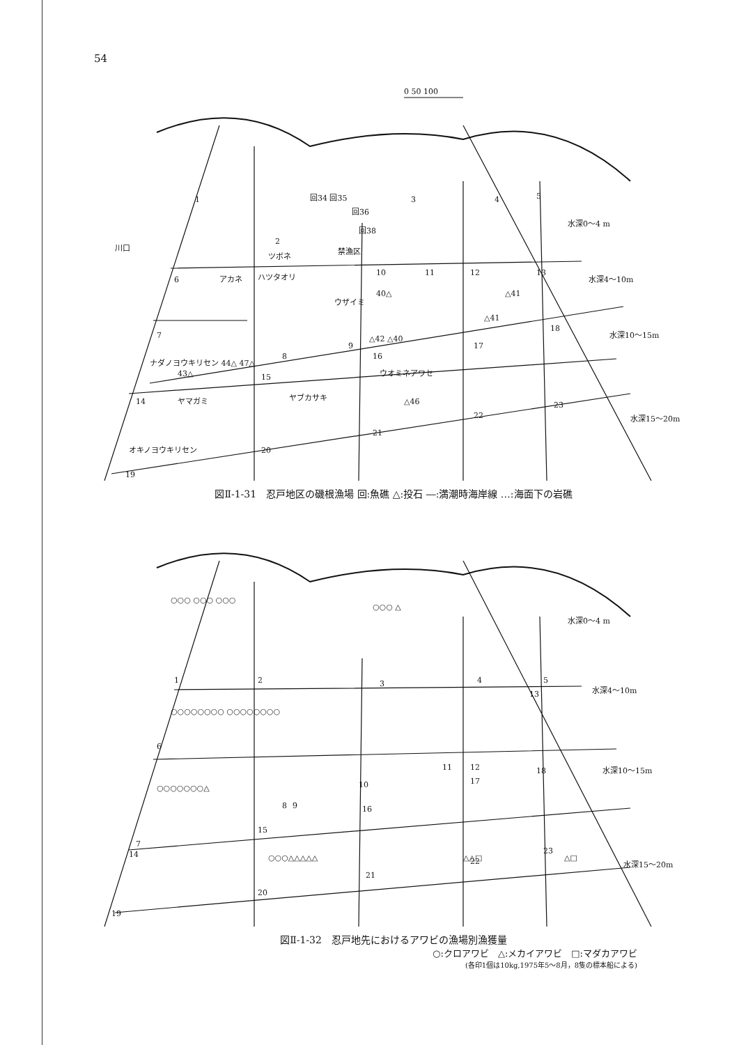54
0 50 100
1
2
3
4
5
6
7
8
9
10
11
12
13
14
15
16
17
18
19
20
21
22
23
水深0～4 m
水深4～10m
水深10～15m
水深15～20m
回34 回35
回36
回38
禁漁区
40△
△42 △40
△41
△41
ナダノヨウキリセン 44△ 47△
43△
ヤマガミ
ヤブカサキ
ウオミネアワセ
△46
オキノヨウキリセン
アカネ
ハツタオリ
ウザイミ
川口
ツボネ
図Ⅱ-1-31　忍戸地区の磯根漁場 回:魚礁 △:投石 ―:満潮時海岸線 …:海面下の岩礁
1
2
3
4
5
6
7
8
9
10
11
12
13
14
15
16
17
18
19
20
21
22
23
水深0～4 m
水深4～10m
水深10～15m
水深15～20m
○○○ ○○○ ○○○
○○○○○○○○ ○○○○○○○○
○○○○○○○△
○○○ △
○○○△△△△△
△△□
△□
図Ⅱ-1-32　忍戸地先におけるアワビの漁場別漁獲量
○:クロアワビ　△:メカイアワビ　□:マダカアワビ
(各印1個は10kg,1975年5～8月，8隻の標本船による)